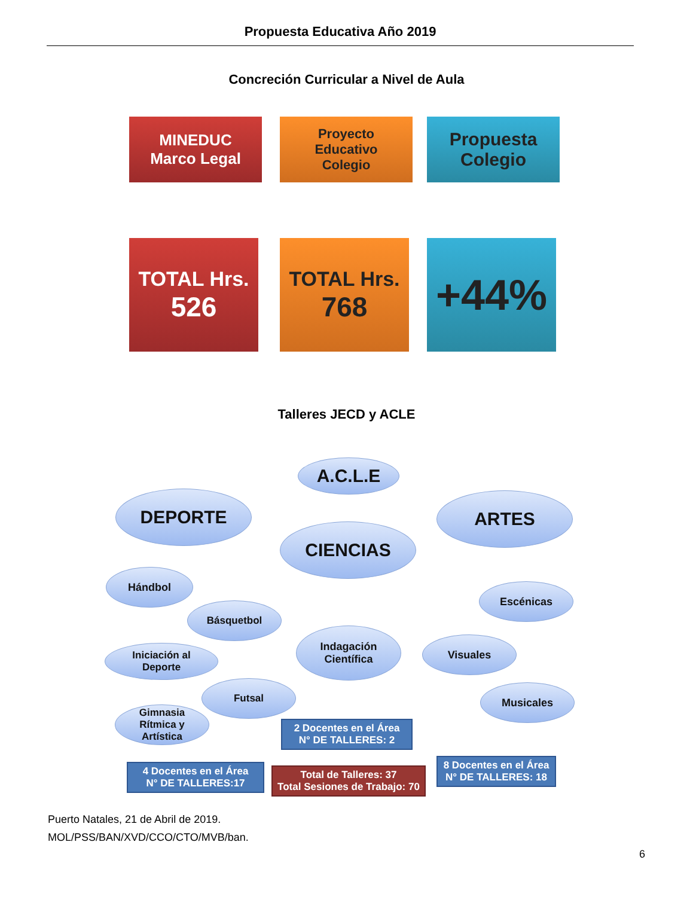Propuesta Educativa Año 2019
Concreción Curricular a Nivel de Aula
MINEDUC
Marco Legal
Proyecto
Educativo
Colegio
Propuesta
Colegio
TOTAL Hrs.
526
TOTAL Hrs.
768
+44%
Talleres JECD y ACLE
A.C.L.E
DEPORTE
CIENCIAS
ARTES
Hándbol
Básquetbol
Iniciación al
Deporte
Futsal
Gimnasia
Rítmica y
Artística
Indagación
Científica
Escénicas
Visuales
Musicales
2 Docentes en el Área
N° DE TALLERES: 2
4 Docentes en el Área
N° DE TALLERES:17
Total de Talleres: 37
Total Sesiones de Trabajo: 70
8 Docentes en el Área
N° DE TALLERES: 18
Puerto Natales, 21 de Abril de 2019.
MOL/PSS/BAN/XVD/CCO/CTO/MVB/ban.
6